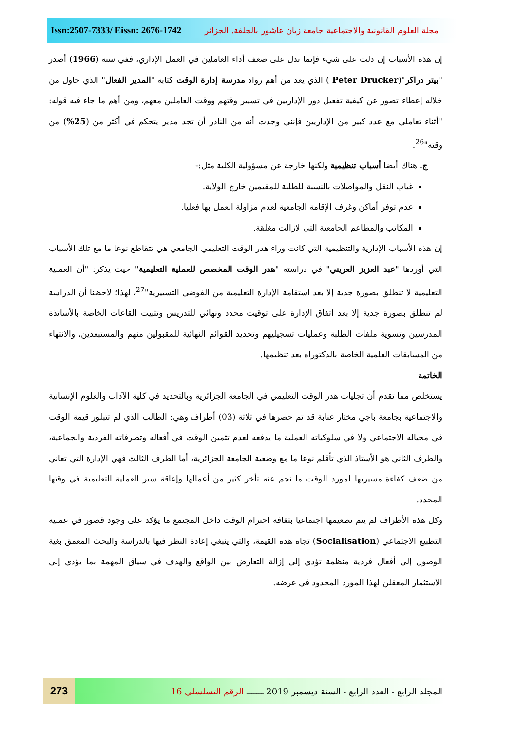Issn:2507-7333/ Eissn: 2676-1742 مجلة العلوم القانونية والاجتماعية جامعة زيان عاشور بالجلفة. الجزائر
إن هذه الأسباب إن دلت على شيء فإنما تدل على ضعف أداء العاملين في العمل الإداري، ففي سنة (1966) أصدر "بيتر دراكر"(Peter Drucker ) الذي يعد من أهم رواد مدرسة إدارة الوقت كتابه "المدير الفعال" الذي حاول من خلاله إعطاء تصور عن كيفية تفعيل دور الإداريين في تسيير وقتهم ووقت العاملين معهم، ومن أهم ما جاء فيه قوله: "أثناء تعاملي مع عدد كبير من الإداريين فإنني وجدت أنه من النادر أن تجد مدير يتحكم في أكثر من (25%) من وقته"<sup>26</sup>.
ج. هناك أيضا أسباب تنظيمية ولكنها خارجة عن مسؤولية الكلية مثل:-
غياب النقل والمواصلات بالنسبة للطلبة للمقيمين خارج الولاية.
عدم توفر أماكن وغرف الإقامة الجامعية لعدم مزاولة العمل بها فعليا.
المكاتب والمطاعم الجامعية التي لازالت مغلقة.
إن هذه الأسباب الإدارية والتنظيمية التي كانت وراء هدر الوقت التعليمي الجامعي هي تتقاطع نوعا ما مع تلك الأسباب التي أوردها "عبد العزيز العريني" في دراسته "هدر الوقت المخصص للعملية التعليمية" حيث يذكر: "أن العملية التعليمية لا تنطلق بصورة جدية إلا بعد استقامة الإدارة التعليمية من الفوضى التسييرية"<sup>27</sup>، لهذا؛ لاحظنا أن الدراسة لم تنطلق بصورة جدية إلا بعد اتفاق الإدارة على توقيت محدد ونهائي للتدريس وتثبيت القاعات الخاصة بالأساتذة المدرسين وتسوية ملفات الطلبة وعمليات تسجيليهم وتحديد القوائم النهائية للمقبولين منهم والمستبعدين، والانتهاء من المسابقات العلمية الخاصة بالدكتوراه بعد تنظيمها.
الخاتمة
يستخلص مما تقدم أن تجليات هدر الوقت التعليمي في الجامعة الجزائرية وبالتحديد في كلية الآداب والعلوم الإنسانية والاجتماعية بجامعة باجي مختار عنابة قد تم حصرها في ثلاثة (03) أطراف وهي: الطالب الذي لم تتبلور قيمة الوقت في مخياله الاجتماعي ولا في سلوكياته العملية ما يدفعه لعدم تثمين الوقت في أفعاله وتصرفاته الفردية والجماعية، والطرف الثاني هو الأستاذ الذي تأقلم نوعا ما مع وضعية الجامعة الجزائرية، أما الطرف الثالث فهي الإدارة التي تعاني من ضعف كفاءة مسيريها لمورد الوقت ما نجم عنه تأخر كثير من أعمالها وإعاقة سير العملية التعليمية في وقتها المحدد.
وكل هذه الأطراف لم يتم تطعيمها اجتماعيا بثقافة احترام الوقت داخل المجتمع ما يؤكد على وجود قصور في عملية التطبيع الاجتماعي (Socialisation) تجاه هذه القيمة، والتي ينبغي إعادة النظر فيها بالدراسة والبحث المعمق بغية الوصول إلى أفعال فردية منظمة تؤدي إلى إزالة التعارض بين الواقع والهدف في سياق المهمة بما يؤدي إلى الاستثمار المعقلن لهذا المورد المحدود في عرضه.
273
المجلد الرابع - العدد الرابع - السنة ديسمبر 2019 ـــــــ الرقم التسلسلي 16